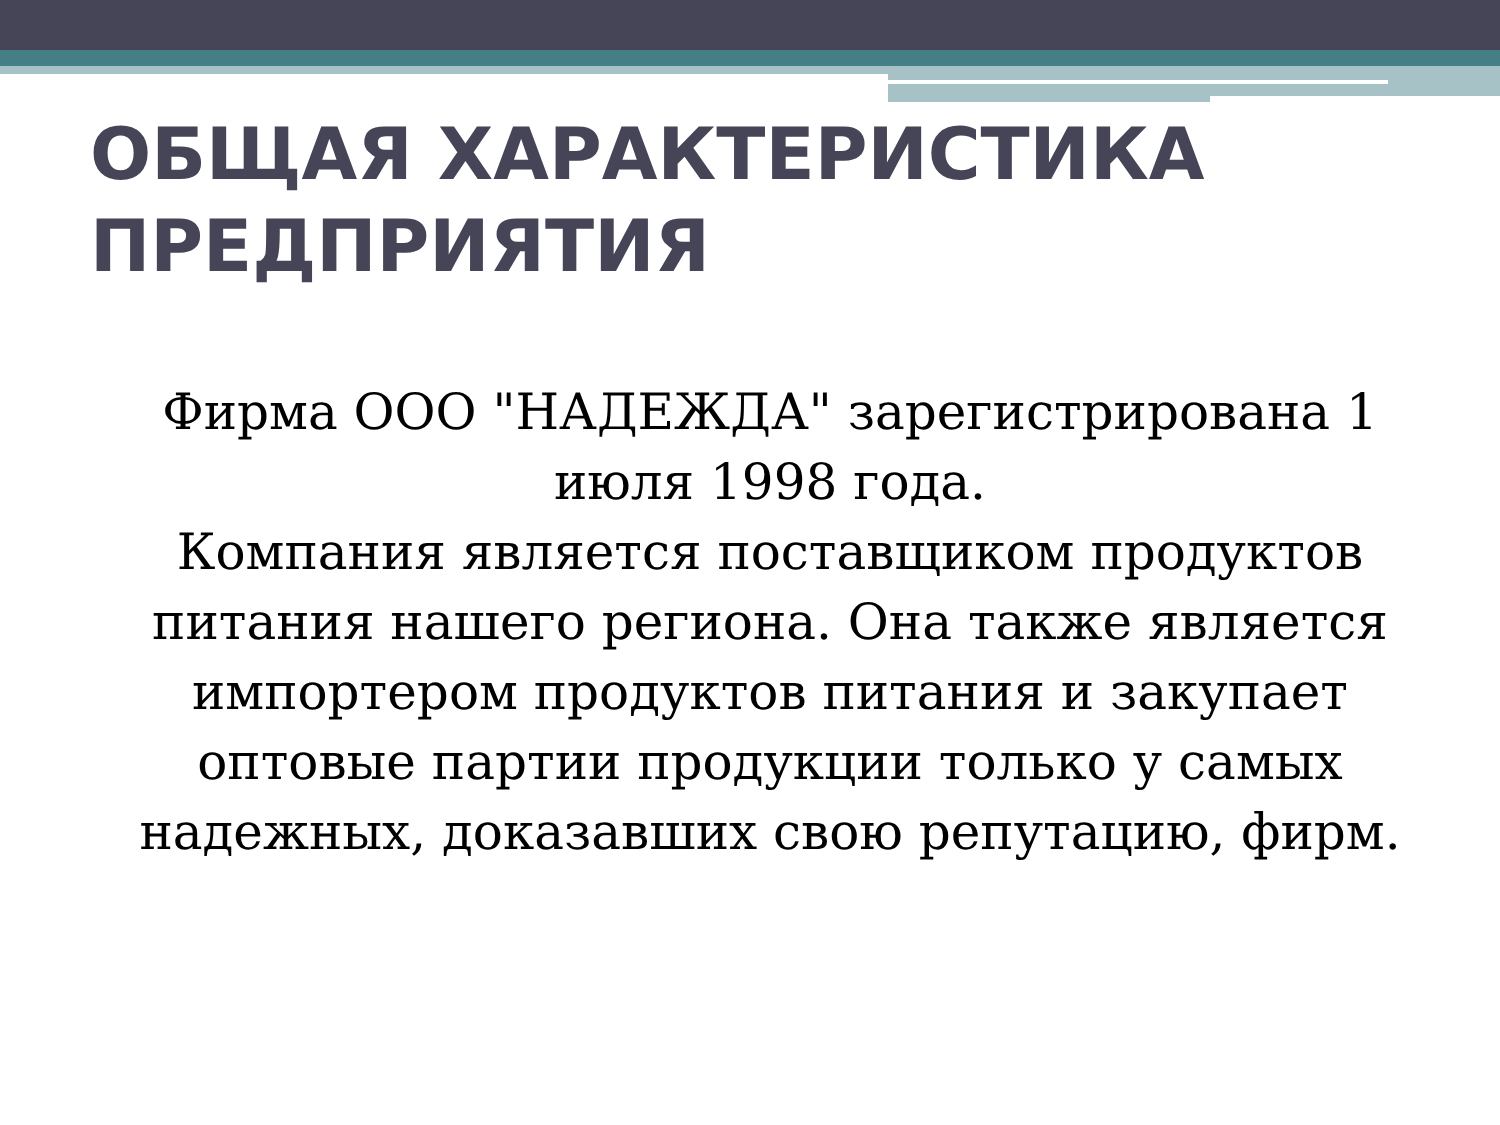ОБЩАЯ ХАРАКТЕРИСТИКА ПРЕДПРИЯТИЯ
Фирма ООО "НАДЕЖДА" зарегистрирована 1 июля 1998 года.
Компания является поставщиком продуктов питания нашего региона. Она также является импортером продуктов питания и закупает оптовые партии продукции только у самых надежных, доказавших свою репутацию, фирм.